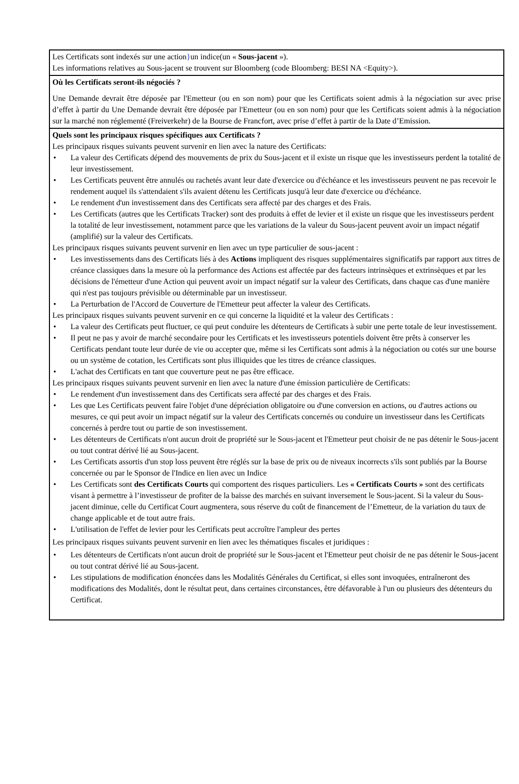Les Certificats sont indexés sur une action}un indice(un « Sous-jacent »).
Les informations relatives au Sous-jacent se trouvent sur Bloomberg (code Bloomberg: BESI NA <Equity>).
Où les Certificats seront-ils négociés ?
Une Demande devrait être déposée par l'Emetteur (ou en son nom) pour que les Certificats soient admis à la négociation sur avec prise d’effet à partir du Une Demande devrait être déposée par l'Emetteur (ou en son nom) pour que les Certificats soient admis à la négociation sur la marché non réglementé (Freiverkehr) de la Bourse de Francfort, avec prise d’effet à partir de la Date d’Emission.
Quels sont les principaux risques spécifiques aux Certificats ?
Les principaux risques suivants peuvent survenir en lien avec la nature des Certificats:
• La valeur des Certificats dépend des mouvements de prix du Sous-jacent et il existe un risque que les investisseurs perdent la totalité de leur investissement.
• Les Certificats peuvent être annulés ou rachetés avant leur date d'exercice ou d'échéance et les investisseurs peuvent ne pas recevoir le rendement auquel ils s'attendaient s'ils avaient détenu les Certificats jusqu'à leur date d'exercice ou d'échéance.
• Le rendement d'un investissement dans des Certificats sera affecté par des charges et des Frais.
• Les Certificats (autres que les Certificats Tracker) sont des produits à effet de levier et il existe un risque que les investisseurs perdent la totalité de leur investissement, notamment parce que les variations de la valeur du Sous-jacent peuvent avoir un impact négatif (amplifié) sur la valeur des Certificats.
Les principaux risques suivants peuvent survenir en lien avec un type particulier de sous-jacent :
• Les investissements dans des Certificats liés à des Actions impliquent des risques supplémentaires significatifs par rapport aux titres de créance classiques dans la mesure où la performance des Actions est affectée par des facteurs intrinsèques et extrinsèques et par les décisions de l'émetteur d'une Action qui peuvent avoir un impact négatif sur la valeur des Certificats, dans chaque cas d'une manière qui n'est pas toujours prévisible ou déterminable par un investisseur.
• La Perturbation de l'Accord de Couverture de l'Emetteur peut affecter la valeur des Certificats.
Les principaux risques suivants peuvent survenir en ce qui concerne la liquidité et la valeur des Certificats :
• La valeur des Certificats peut fluctuer, ce qui peut conduire les détenteurs de Certificats à subir une perte totale de leur investissement.
• Il peut ne pas y avoir de marché secondaire pour les Certificats et les investisseurs potentiels doivent être prêts à conserver les Certificats pendant toute leur durée de vie ou accepter que, même si les Certificats sont admis à la négociation ou cotés sur une bourse ou un système de cotation, les Certificats sont plus illiquides que les titres de créance classiques.
• L'achat des Certificats en tant que couverture peut ne pas être efficace.
Les principaux risques suivants peuvent survenir en lien avec la nature d'une émission particulière de Certificats:
• Le rendement d'un investissement dans des Certificats sera affecté par des charges et des Frais.
• Les que Les Certificats peuvent faire l'objet d'une dépréciation obligatoire ou d'une conversion en actions, ou d'autres actions ou mesures, ce qui peut avoir un impact négatif sur la valeur des Certificats concernés ou conduire un investisseur dans les Certificats concernés à perdre tout ou partie de son investissement.
• Les détenteurs de Certificats n'ont aucun droit de propriété sur le Sous-jacent et l'Emetteur peut choisir de ne pas détenir le Sous-jacent ou tout contrat dérivé lié au Sous-jacent.
• Les Certificats assortis d'un stop loss peuvent être réglés sur la base de prix ou de niveaux incorrects s'ils sont publiés par la Bourse concernée ou par le Sponsor de l'Indice en lien avec un Indice
• Les Certificats sont des Certificats Courts qui comportent des risques particuliers. Les « Certificats Courts » sont des certificats visant à permettre à l’investisseur de profiter de la baisse des marchés en suivant inversement le Sous-jacent. Si la valeur du Sous-jacent diminue, celle du Certificat Court augmentera, sous réserve du coût de financement de l’Emetteur, de la variation du taux de change applicable et de tout autre frais.
• L'utilisation de l'effet de levier pour les Certificats peut accroître l'ampleur des pertes
Les principaux risques suivants peuvent survenir en lien avec les thématiques fiscales et juridiques :
• Les détenteurs de Certificats n'ont aucun droit de propriété sur le Sous-jacent et l'Emetteur peut choisir de ne pas détenir le Sous-jacent ou tout contrat dérivé lié au Sous-jacent.
• Les stipulations de modification énoncées dans les Modalités Générales du Certificat, si elles sont invoquées, entraîneront des modifications des Modalités, dont le résultat peut, dans certaines circonstances, être défavorable à l'un ou plusieurs des détenteurs du Certificat.